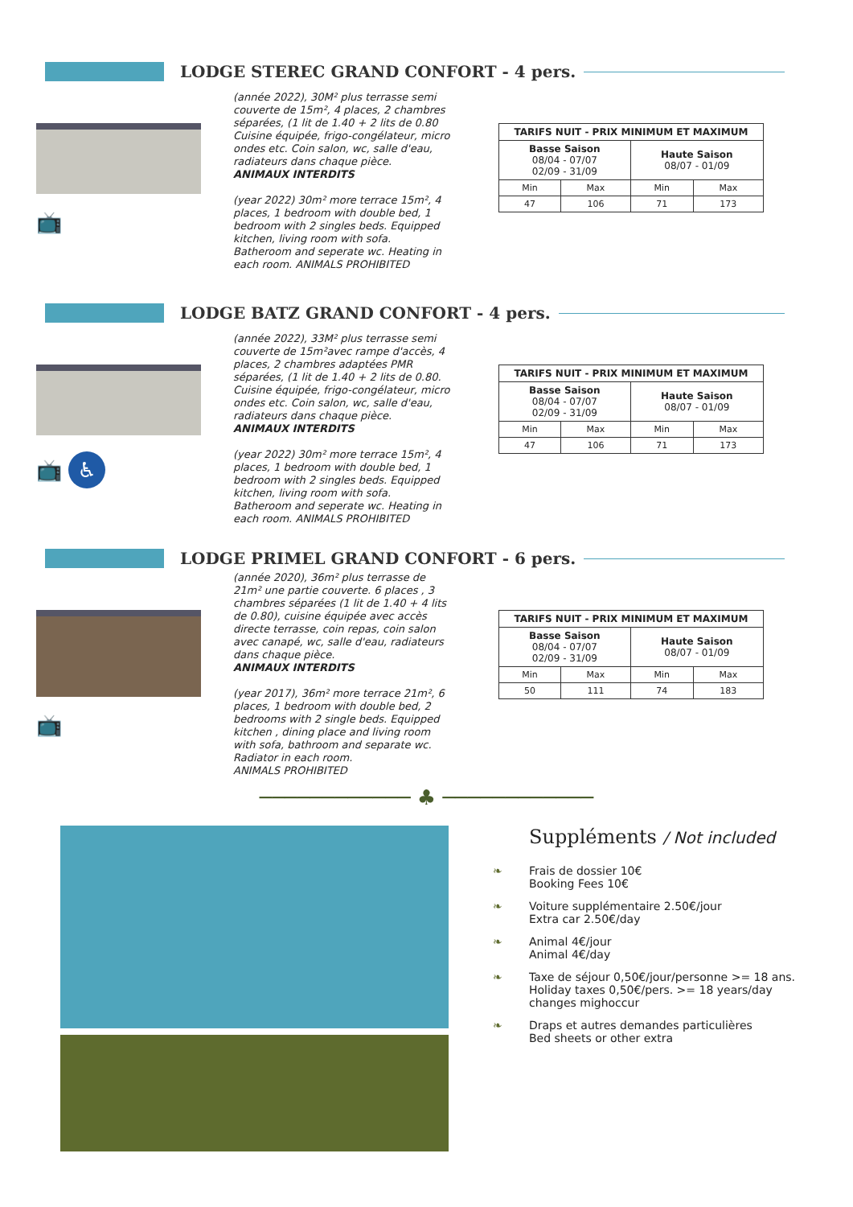LODGE STEREC GRAND CONFORT - 4 pers.
📺
(année 2022), 30M² plus terrasse semi couverte de 15m², 4 places, 2 chambres séparées, (1 lit de 1.40 + 2 lits de 0.80 Cuisine équipée, frigo-congélateur, micro ondes etc. Coin salon, wc, salle d'eau, radiateurs dans chaque pièce.
ANIMAUX INTERDITS
(year 2022) 30m² more terrace 15m², 4 places, 1 bedroom with double bed, 1 bedroom with 2 singles beds. Equipped kitchen, living room with sofa. Batheroom and seperate wc. Heating in each room. ANIMALS PROHIBITED
| TARIFS NUIT - PRIX MINIMUM ET MAXIMUM | | | |
| --- | --- | --- | --- |
| Basse Saison 08/04 - 07/07 02/09 - 31/09 | | Haute Saison 08/07 - 01/09 | |
| Min | Max | Min | Max |
| 47 | 106 | 71 | 173 |
LODGE BATZ GRAND CONFORT - 4 pers.
📺 ♿
(année 2022), 33M² plus terrasse semi couverte de 15m²avec rampe d'accès, 4 places, 2 chambres adaptées PMR séparées, (1 lit de 1.40 + 2 lits de 0.80. Cuisine équipée, frigo-congélateur, micro ondes etc. Coin salon, wc, salle d'eau, radiateurs dans chaque pièce.
ANIMAUX INTERDITS
(year 2022) 30m² more terrace 15m², 4 places, 1 bedroom with double bed, 1 bedroom with 2 singles beds. Equipped kitchen, living room with sofa. Batheroom and seperate wc. Heating in each room. ANIMALS PROHIBITED
| TARIFS NUIT - PRIX MINIMUM ET MAXIMUM | | | |
| --- | --- | --- | --- |
| Basse Saison 08/04 - 07/07 02/09 - 31/09 | | Haute Saison 08/07 - 01/09 | |
| Min | Max | Min | Max |
| 47 | 106 | 71 | 173 |
LODGE PRIMEL GRAND CONFORT - 6 pers.
📺
(année 2020), 36m² plus terrasse de 21m² une partie couverte. 6 places , 3 chambres séparées (1 lit de 1.40 + 4 lits de 0.80), cuisine équipée avec accès directe terrasse, coin repas, coin salon avec canapé, wc, salle d'eau, radiateurs dans chaque pièce.
ANIMAUX INTERDITS
(year 2017), 36m² more terrace 21m², 6 places, 1 bedroom with double bed, 2 bedrooms with 2 single beds. Equipped kitchen , dining place and living room with sofa, bathroom and separate wc. Radiator in each room.
ANIMALS PROHIBITED
| TARIFS NUIT - PRIX MINIMUM ET MAXIMUM | | | |
| --- | --- | --- | --- |
| Basse Saison 08/04 - 07/07 02/09 - 31/09 | | Haute Saison 08/07 - 01/09 | |
| Min | Max | Min | Max |
| 50 | 111 | 74 | 183 |
──────────── ♣ ────────────
Suppléments / Not included
❧ Frais de dossier 10€
Booking Fees 10€
❧ Voiture supplémentaire 2.50€/jour
Extra car 2.50€/day
❧ Animal 4€/jour
Animal 4€/day
❧ Taxe de séjour 0,50€/jour/personne >= 18 ans.
Holiday taxes 0,50€/pers. >= 18 years/day
changes mighoccur
❧ Draps et autres demandes particulières
Bed sheets or other extra